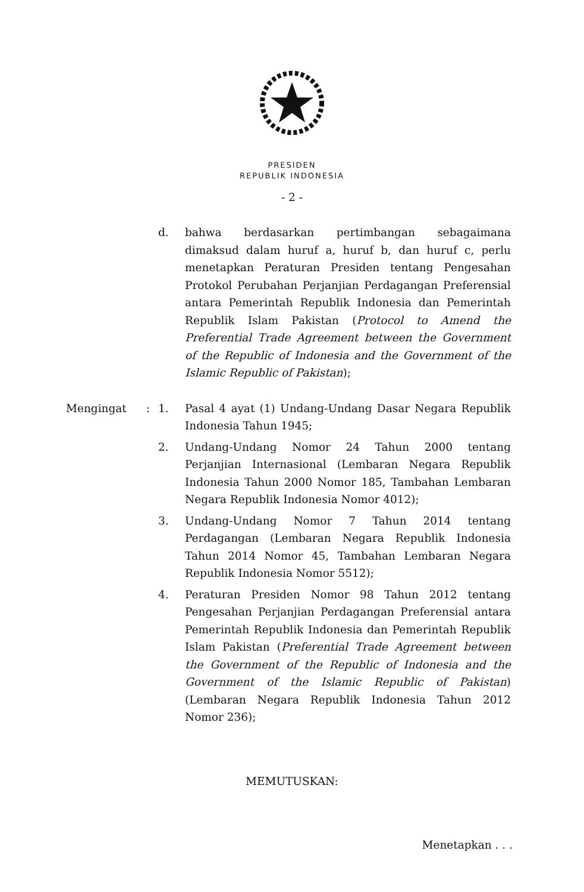PRESIDEN
REPUBLIK INDONESIA
- 2 -
d. bahwa berdasarkan pertimbangan sebagaimana dimaksud dalam huruf a, huruf b, dan huruf c, perlu menetapkan Peraturan Presiden tentang Pengesahan Protokol Perubahan Perjanjian Perdagangan Preferensial antara Pemerintah Republik Indonesia dan Pemerintah Republik Islam Pakistan (Protocol to Amend the Preferential Trade Agreement between the Government of the Republic of Indonesia and the Government of the Islamic Republic of Pakistan);
Mengingat : 1. Pasal 4 ayat (1) Undang-Undang Dasar Negara Republik Indonesia Tahun 1945;
2. Undang-Undang Nomor 24 Tahun 2000 tentang Perjanjian Internasional (Lembaran Negara Republik Indonesia Tahun 2000 Nomor 185, Tambahan Lembaran Negara Republik Indonesia Nomor 4012);
3. Undang-Undang Nomor 7 Tahun 2014 tentang Perdagangan (Lembaran Negara Republik Indonesia Tahun 2014 Nomor 45, Tambahan Lembaran Negara Republik Indonesia Nomor 5512);
4. Peraturan Presiden Nomor 98 Tahun 2012 tentang Pengesahan Perjanjian Perdagangan Preferensial antara Pemerintah Republik Indonesia dan Pemerintah Republik Islam Pakistan (Preferential Trade Agreement between the Government of the Republic of Indonesia and the Government of the Islamic Republic of Pakistan) (Lembaran Negara Republik Indonesia Tahun 2012 Nomor 236);
MEMUTUSKAN:
Menetapkan . . .